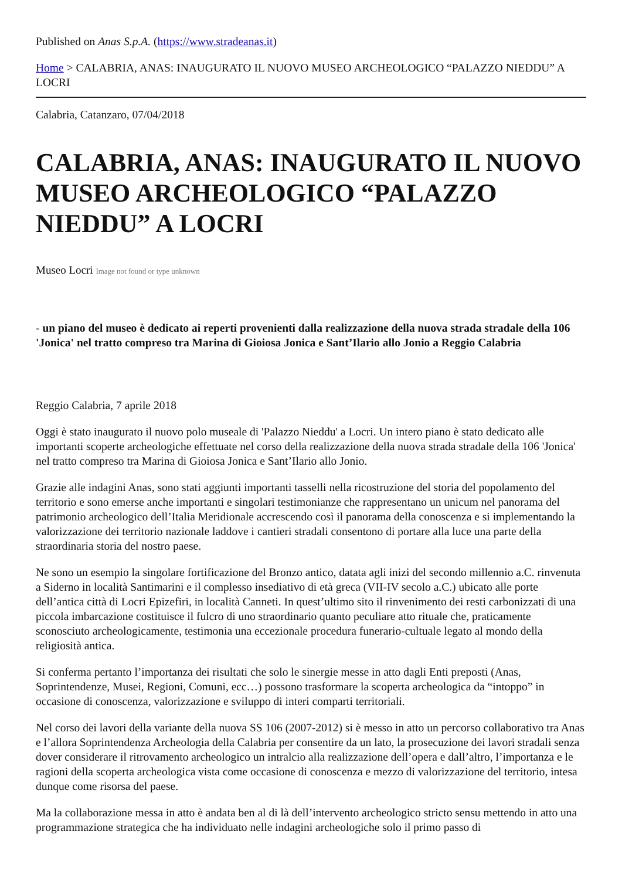Published on Anas S.p.A. (https://www.stradeanas.it)
Home > CALABRIA, ANAS: INAUGURATO IL NUOVO MUSEO ARCHEOLOGICO “PALAZZO NIEDDU” A LOCRI
Calabria, Catanzaro, 07/04/2018
CALABRIA, ANAS: INAUGURATO IL NUOVO MUSEO ARCHEOLOGICO “PALAZZO NIEDDU” A LOCRI
Museo Locri Image not found or type unknown
- un piano del museo è dedicato ai reperti provenienti dalla realizzazione della nuova strada stradale della 106 'Jonica' nel tratto compreso tra Marina di Gioiosa Jonica e Sant’Ilario allo Jonio a Reggio Calabria
Reggio Calabria, 7 aprile 2018
Oggi è stato inaugurato il nuovo polo museale di 'Palazzo Nieddu' a Locri. Un intero piano è stato dedicato alle importanti scoperte archeologiche effettuate nel corso della realizzazione della nuova strada stradale della 106 'Jonica' nel tratto compreso tra Marina di Gioiosa Jonica e Sant’Ilario allo Jonio.
Grazie alle indagini Anas, sono stati aggiunti importanti tasselli nella ricostruzione del storia del popolamento del territorio e sono emerse anche importanti e singolari testimonianze che rappresentano un unicum nel panorama del patrimonio archeologico dell’Italia Meridionale accrescendo così il panorama della conoscenza e si implementando la valorizzazione dei territorio nazionale laddove i cantieri stradali consentono di portare alla luce una parte della straordinaria storia del nostro paese.
Ne sono un esempio la singolare fortificazione del Bronzo antico, datata agli inizi del secondo millennio a.C. rinvenuta a Siderno in località Santimarini e il complesso insediativo di età greca (VII-IV secolo a.C.) ubicato alle porte dell’antica città di Locri Epizefiri, in località Canneti. In quest’ultimo sito il rinvenimento dei resti carbonizzati di una piccola imbarcazione costituisce il fulcro di uno straordinario quanto peculiare atto rituale che, praticamente sconosciuto archeologicamente, testimonia una eccezionale procedura funerario-cultuale legato al mondo della religiosità antica.
Si conferma pertanto l’importanza dei risultati che solo le sinergie messe in atto dagli Enti preposti (Anas, Soprintendenze, Musei, Regioni, Comuni, ecc…) possono trasformare la scoperta archeologica da “intoppo” in occasione di conoscenza, valorizzazione e sviluppo di interi comparti territoriali.
Nel corso dei lavori della variante della nuova SS 106 (2007-2012) si è messo in atto un percorso collaborativo tra Anas e l’allora Soprintendenza Archeologia della Calabria per consentire da un lato, la prosecuzione dei lavori stradali senza dover considerare il ritrovamento archeologico un intralcio alla realizzazione dell’opera e dall’altro, l’importanza e le ragioni della scoperta archeologica vista come occasione di conoscenza e mezzo di valorizzazione del territorio, intesa dunque come risorsa del paese.
Ma la collaborazione messa in atto è andata ben al di là dell’intervento archeologico stricto sensu mettendo in atto una programmazione strategica che ha individuato nelle indagini archeologiche solo il primo passo di